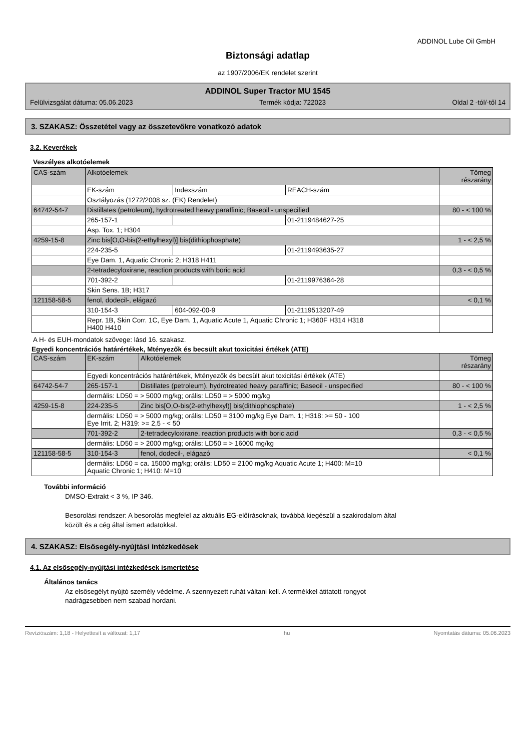ADDINOL Lube Oil GmbH
Biztonsági adatlap
az 1907/2006/EK rendelet szerint
ADDINOL Super Tractor MU 1545
Felülvizsgálat dátuma: 05.06.2023 Termék kódja: 722023 Oldal 2 -tól/-től 14
3. SZAKASZ: Összetétel vagy az összetevőkre vonatkozó adatok
3.2. Keverékek
Veszélyes alkotóelemek
| CAS-szám | Alkotóelemek | | | Tömeg részarány |
| | EK-szám | Indexszám | REACH-szám | |
| | Osztályozás (1272/2008 sz. (EK) Rendelet) | | | |
| 64742-54-7 | Distillates (petroleum), hydrotreated heavy paraffinic; Baseoil - unspecified | | | 80 - < 100 % |
| | 265-157-1 | | 01-2119484627-25 | |
| | Asp. Tox. 1; H304 | | | |
| 4259-15-8 | Zinc bis[O,O-bis(2-ethylhexyl)] bis(dithiophosphate) | | | 1 - < 2,5 % |
| | 224-235-5 | | 01-2119493635-27 | |
| | Eye Dam. 1, Aquatic Chronic 2; H318 H411 | | | |
| | 2-tetradecyloxirane, reaction products with boric acid | | | 0,3 - < 0,5 % |
| | 701-392-2 | | 01-2119976364-28 | |
| | Skin Sens. 1B; H317 | | | |
| 121158-58-5 | fenol, dodecil-, elágazó | | | < 0,1 % |
| | 310-154-3 | 604-092-00-9 | 01-2119513207-49 | |
| | Repr. 1B, Skin Corr. 1C, Eye Dam. 1, Aquatic Acute 1, Aquatic Chronic 1; H360F H314 H318 H400 H410 | | | |
A H- és EUH-mondatok szövege: lásd 16. szakasz.
Egyedi koncentrációs határértékek, Mtényezők és becsült akut toxicitási értékek (ATE)
| CAS-szám | EK-szám | Alkotóelemek | Tömeg részarány |
| | Egyedi koncentrációs határértékek, Mtényezők és becsült akut toxicitási értékek (ATE) | | |
| 64742-54-7 | 265-157-1 | Distillates (petroleum), hydrotreated heavy paraffinic; Baseoil - unspecified | 80 - < 100 % |
| | dermális: LD50 = > 5000 mg/kg; orális: LD50 = > 5000 mg/kg | | |
| 4259-15-8 | 224-235-5 | Zinc bis[O,O-bis(2-ethylhexyl)] bis(dithiophosphate) | 1 - < 2,5 % |
| | dermális: LD50 = > 5000 mg/kg; orális: LD50 = 3100 mg/kg Eye Dam. 1; H318: >= 50 - 100 Eye Irrit. 2; H319: >= 2,5 - < 50 | | |
| | 701-392-2 | 2-tetradecyloxirane, reaction products with boric acid | 0,3 - < 0,5 % |
| | dermális: LD50 = > 2000 mg/kg; orális: LD50 = > 16000 mg/kg | | |
| 121158-58-5 | 310-154-3 | fenol, dodecil-, elágazó | < 0,1 % |
| | dermális: LD50 = ca. 15000 mg/kg; orális: LD50 = 2100 mg/kg Aquatic Acute 1; H400: M=10 Aquatic Chronic 1; H410: M=10 | | |
További információ
DMSO-Extrakt < 3 %, IP 346.
Besorolási rendszer: A besorolás megfelel az aktuális EG-előírásoknak, továbbá kiegészül a szakirodalom által
közölt és a cég által ismert adatokkal.
4. SZAKASZ: Elsősegély-nyújtási intézkedések
4.1. Az elsősegély-nyújtási intézkedések ismertetése
Általános tanács
Az elsősegélyt nyújtó személy védelme. A szennyezett ruhát váltani kell. A termékkel átitatott rongyot
nadrágzsebben nem szabad hordani.
Revíziószám: 1,18 - Helyettesít a változat: 1,17 hu Nyomtatás dátuma: 05.06.2023